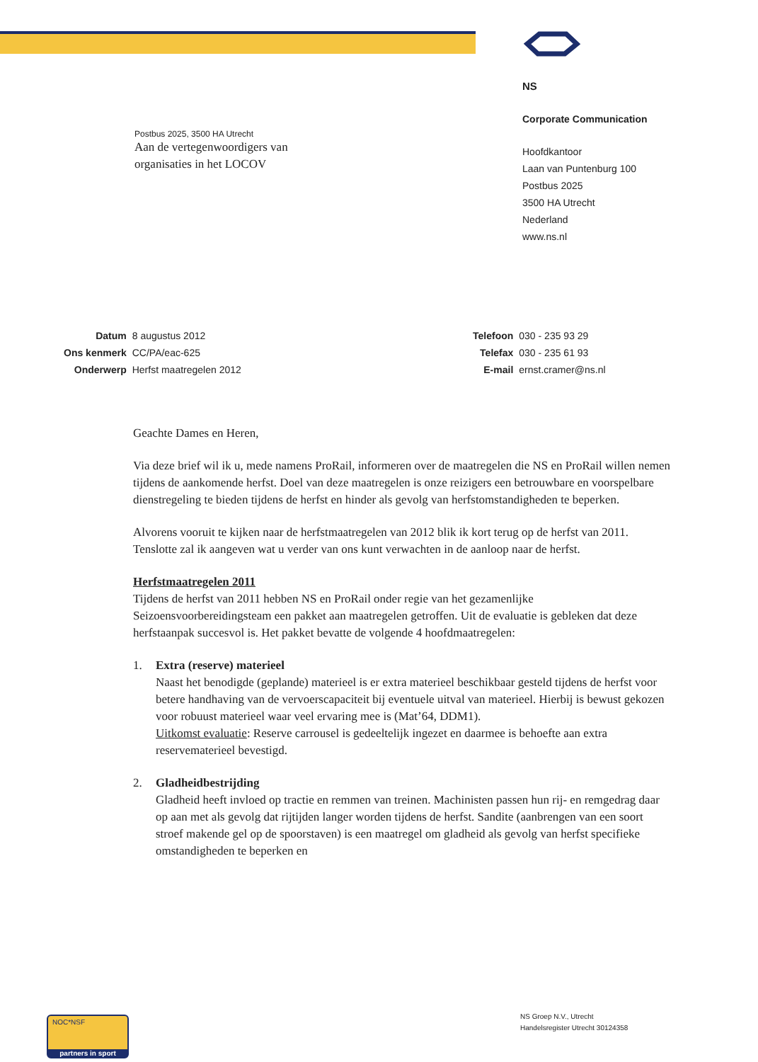NS
Corporate Communication
Hoofdkantoor
Laan van Puntenburg 100
Postbus 2025
3500 HA Utrecht
Nederland
www.ns.nl
Postbus 2025, 3500 HA Utrecht
Aan de vertegenwoordigers van
organisaties in het LOCOV
| Datum | 8 augustus 2012 |
| Ons kenmerk | CC/PA/eac-625 |
| Onderwerp | Herfst maatregelen 2012 |
| Telefoon | 030 - 235 93 29 |
| Telefax | 030 - 235 61 93 |
| E-mail | ernst.cramer@ns.nl |
Geachte Dames en Heren,
Via deze brief wil ik u, mede namens ProRail, informeren over de maatregelen die NS en ProRail willen nemen tijdens de aankomende herfst. Doel van deze maatregelen is onze reizigers een betrouwbare en voorspelbare dienstregeling te bieden tijdens de herfst en hinder als gevolg van herfstomstandigheden te beperken.
Alvorens vooruit te kijken naar de herfstmaatregelen van 2012 blik ik kort terug op de herfst van 2011. Tenslotte zal ik aangeven wat u verder van ons kunt verwachten in de aanloop naar de herfst.
Herfstmaatregelen 2011
Tijdens de herfst van 2011 hebben NS en ProRail onder regie van het gezamenlijke Seizoensvoorbereidingsteam een pakket aan maatregelen getroffen. Uit de evaluatie is gebleken dat deze herfstaanpak succesvol is. Het pakket bevatte de volgende 4 hoofdmaatregelen:
1. Extra (reserve) materieel
Naast het benodigde (geplande) materieel is er extra materieel beschikbaar gesteld tijdens de herfst voor betere handhaving van de vervoerscapaciteit bij eventuele uitval van materieel. Hierbij is bewust gekozen voor robuust materieel waar veel ervaring mee is (Mat’64, DDM1).
Uitkomst evaluatie: Reserve carrousel is gedeeltelijk ingezet en daarmee is behoefte aan extra reservematerieel bevestigd.
2. Gladheidbestrijding
Gladheid heeft invloed op tractie en remmen van treinen. Machinisten passen hun rij- en remgedrag daar op aan met als gevolg dat rijtijden langer worden tijdens de herfst. Sandite (aanbrengen van een soort stroef makende gel op de spoorstaven) is een maatregel om gladheid als gevolg van herfst specifieke omstandigheden te beperken en
NS Groep N.V., Utrecht
Handelsregister Utrecht 30124358
NOC*NSF
partners in sport